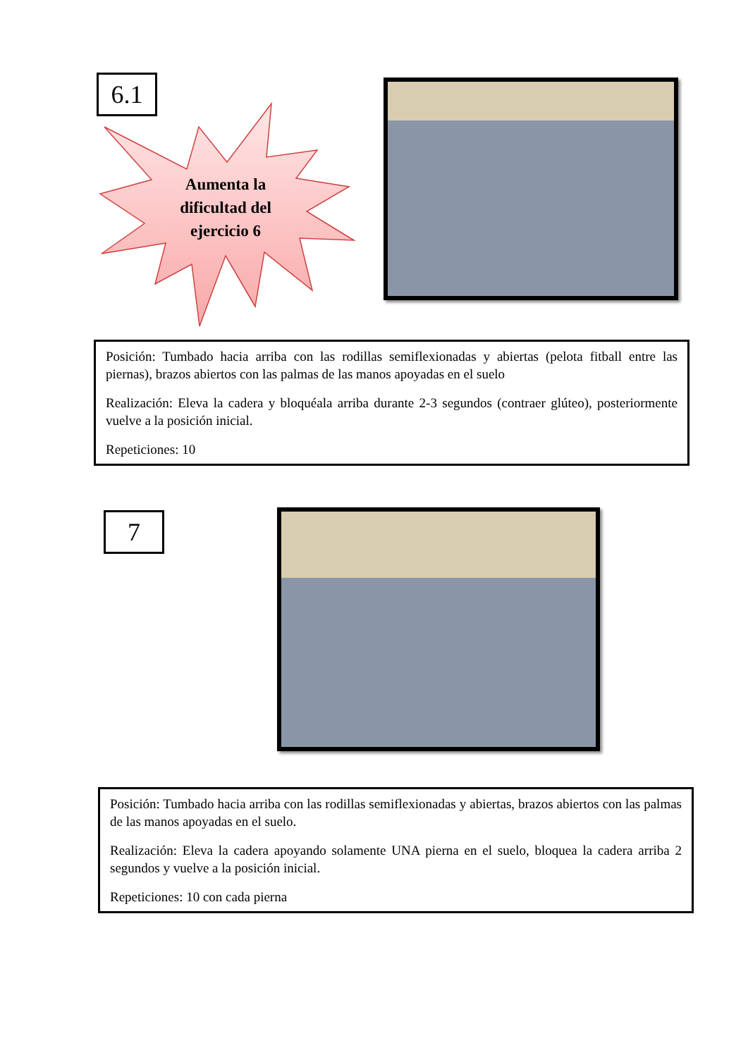6.1
Aumenta la dificultad del ejercicio 6
Posición: Tumbado hacia arriba con las rodillas semiflexionadas y abiertas (pelota fitball entre las piernas), brazos abiertos con las palmas de las manos apoyadas en el suelo
Realización: Eleva la cadera y bloquéala arriba durante 2-3 segundos (contraer glúteo), posteriormente vuelve a la posición inicial.
Repeticiones: 10
7
Posición: Tumbado hacia arriba con las rodillas semiflexionadas y abiertas, brazos abiertos con las palmas de las manos apoyadas en el suelo.
Realización: Eleva la cadera apoyando solamente UNA pierna en el suelo, bloquea la cadera arriba 2 segundos y vuelve a la posición inicial.
Repeticiones: 10 con cada pierna